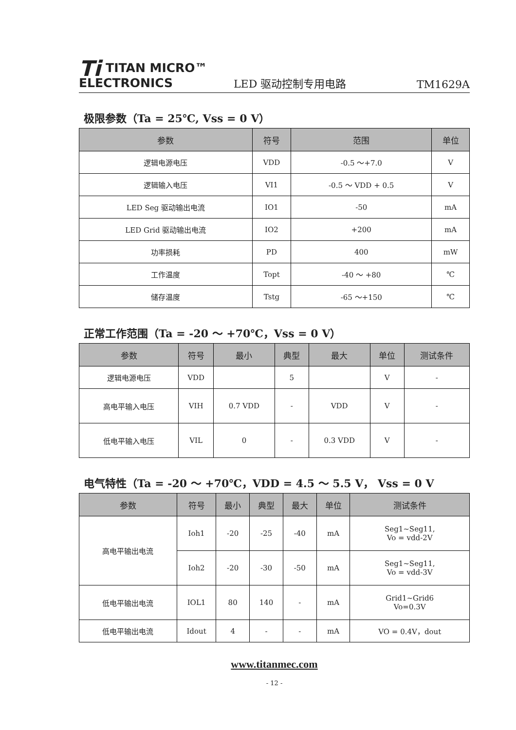Ti TITAN MICRO™
ELECTRONICS
LED 驱动控制专用电路
TM1629A
极限参数（Ta = 25℃, Vss = 0 V）
| 参数 | 符号 | 范围 | 单位 |
| --- | --- | --- | --- |
| 逻辑电源电压 | VDD | -0.5 ～+7.0 | V |
| 逻辑输入电压 | VI1 | -0.5 ～ VDD + 0.5 | V |
| LED Seg 驱动输出电流 | IO1 | -50 | mA |
| LED Grid 驱动输出电流 | IO2 | +200 | mA |
| 功率损耗 | PD | 400 | mW |
| 工作温度 | Topt | -40 ～ +80 | ℃ |
| 储存温度 | Tstg | -65 ～+150 | ℃ |
正常工作范围（Ta = -20 ～ +70℃，Vss = 0 V）
| 参数 | 符号 | 最小 | 典型 | 最大 | 单位 | 测试条件 |
| --- | --- | --- | --- | --- | --- | --- |
| 逻辑电源电压 | VDD | | 5 | | V | - |
| 高电平输入电压 | VIH | 0.7 VDD | - | VDD | V | - |
| 低电平输入电压 | VIL | 0 | - | 0.3 VDD | V | - |
电气特性（Ta = -20 ～ +70℃，VDD = 4.5 ～ 5.5 V， Vss = 0 V
| 参数 | 符号 | 最小 | 典型 | 最大 | 单位 | 测试条件 |
| --- | --- | --- | --- | --- | --- | --- |
| 高电平输出电流 | Ioh1 | -20 | -25 | -40 | mA | Seg1~Seg11, Vo = vdd-2V |
| | Ioh2 | -20 | -30 | -50 | mA | Seg1~Seg11, Vo = vdd-3V |
| 低电平输出电流 | IOL1 | 80 | 140 | - | mA | Grid1~Grid6 Vo=0.3V |
| 低电平输出电流 | Idout | 4 | - | - | mA | VO = 0.4V，dout |
www.titanmec.com
- 12 -